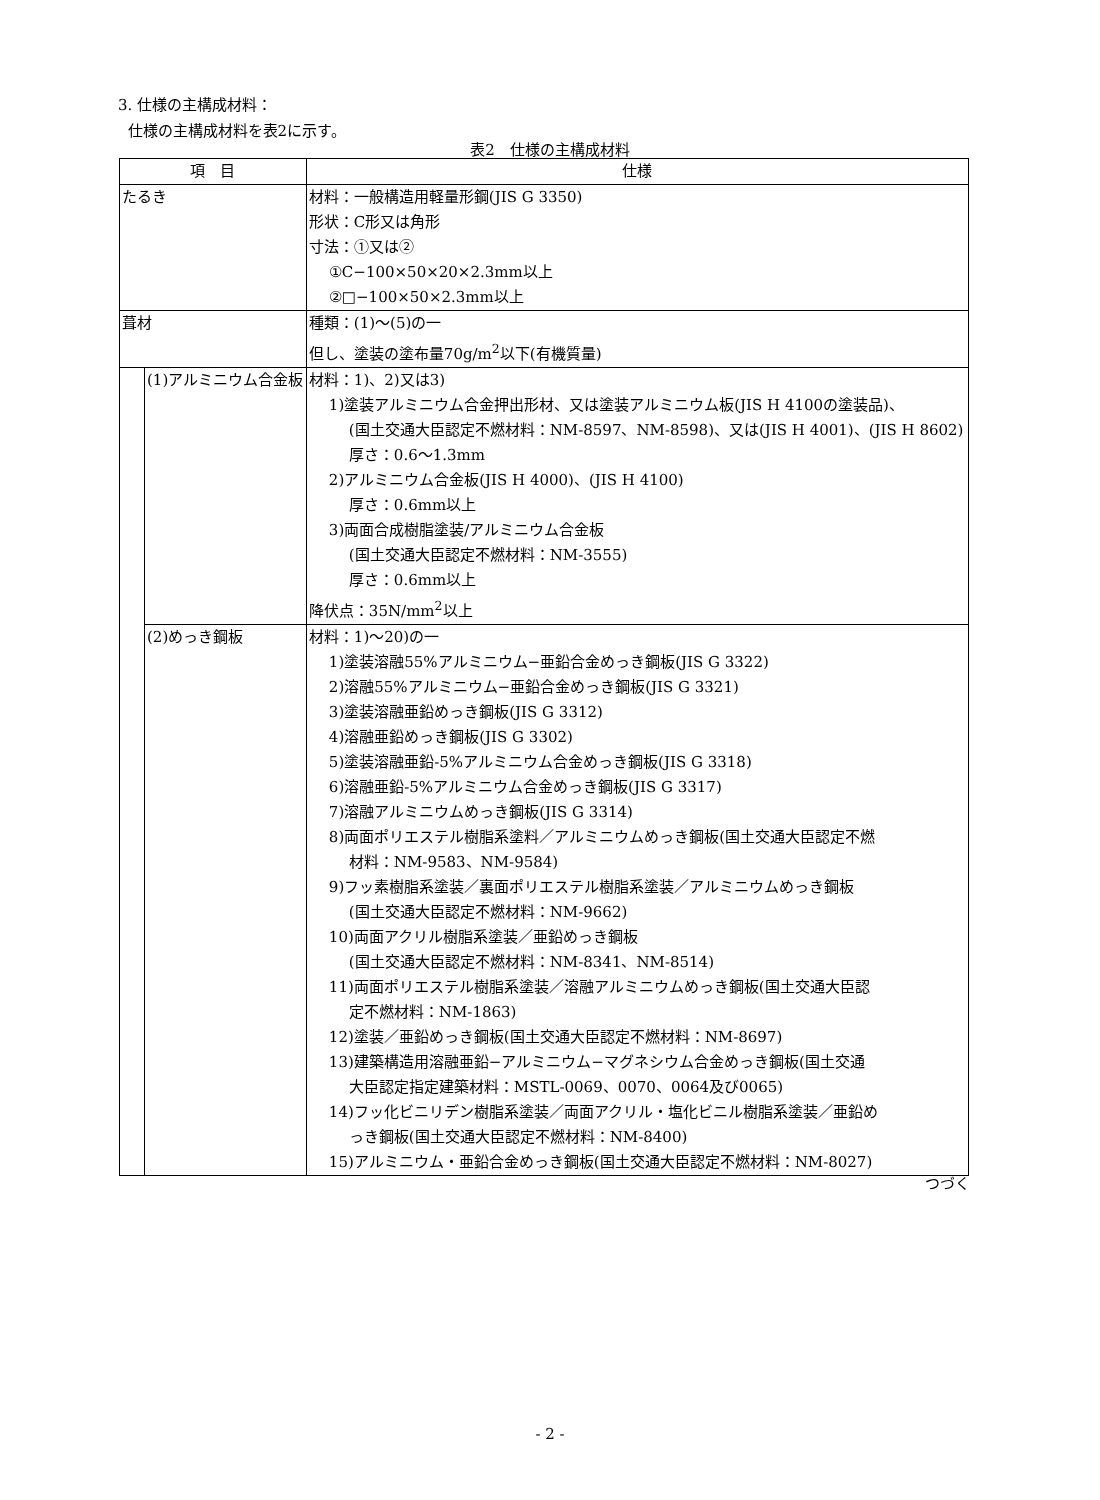3. 仕様の主構成材料：
仕様の主構成材料を表2に示す。
表2　仕様の主構成材料
| 項 目 | | 仕様 |
| --- | --- | --- |
| たるき | | 材料：一般構造用軽量形鋼(JIS G 3350) 形状：C形又は角形 寸法：①又は② ①C−100×50×20×2.3mm以上 ②□−100×50×2.3mm以上 |
| 葺材 | | 種類：(1)〜(5)の一 但し、塗装の塗布量70g/m<sup>2</sup>以下(有機質量) |
| | (1)アルミニウム合金板 | 材料：1)、2)又は3) 1)塗装アルミニウム合金押出形材、又は塗装アルミニウム板(JIS H 4100の塗装品)、 (国土交通大臣認定不燃材料：NM-8597、NM-8598)、又は(JIS H 4001)、(JIS H 8602) 厚さ：0.6〜1.3mm 2)アルミニウム合金板(JIS H 4000)、(JIS H 4100) 厚さ：0.6mm以上 3)両面合成樹脂塗装/アルミニウム合金板 (国土交通大臣認定不燃材料：NM-3555) 厚さ：0.6mm以上 降伏点：35N/mm<sup>2</sup>以上 |
| | (2)めっき鋼板 | 材料：1)〜20)の一 1)塗装溶融55%アルミニウム−亜鉛合金めっき鋼板(JIS G 3322) 2)溶融55%アルミニウム−亜鉛合金めっき鋼板(JIS G 3321) 3)塗装溶融亜鉛めっき鋼板(JIS G 3312) 4)溶融亜鉛めっき鋼板(JIS G 3302) 5)塗装溶融亜鉛-5%アルミニウム合金めっき鋼板(JIS G 3318) 6)溶融亜鉛-5%アルミニウム合金めっき鋼板(JIS G 3317) 7)溶融アルミニウムめっき鋼板(JIS G 3314) 8)両面ポリエステル樹脂系塗料／アルミニウムめっき鋼板(国土交通大臣認定不燃 材料：NM-9583、NM-9584) 9)フッ素樹脂系塗装／裏面ポリエステル樹脂系塗装／アルミニウムめっき鋼板 (国土交通大臣認定不燃材料：NM-9662) 10)両面アクリル樹脂系塗装／亜鉛めっき鋼板 (国土交通大臣認定不燃材料：NM-8341、NM-8514) 11)両面ポリエステル樹脂系塗装／溶融アルミニウムめっき鋼板(国土交通大臣認 定不燃材料：NM-1863) 12)塗装／亜鉛めっき鋼板(国土交通大臣認定不燃材料：NM-8697) 13)建築構造用溶融亜鉛−アルミニウム−マグネシウム合金めっき鋼板(国土交通 大臣認定指定建築材料：MSTL-0069、0070、0064及び0065) 14)フッ化ビニリデン樹脂系塗装／両面アクリル・塩化ビニル樹脂系塗装／亜鉛め っき鋼板(国土交通大臣認定不燃材料：NM-8400) 15)アルミニウム・亜鉛合金めっき鋼板(国土交通大臣認定不燃材料：NM-8027) |
つづく
- 2 -